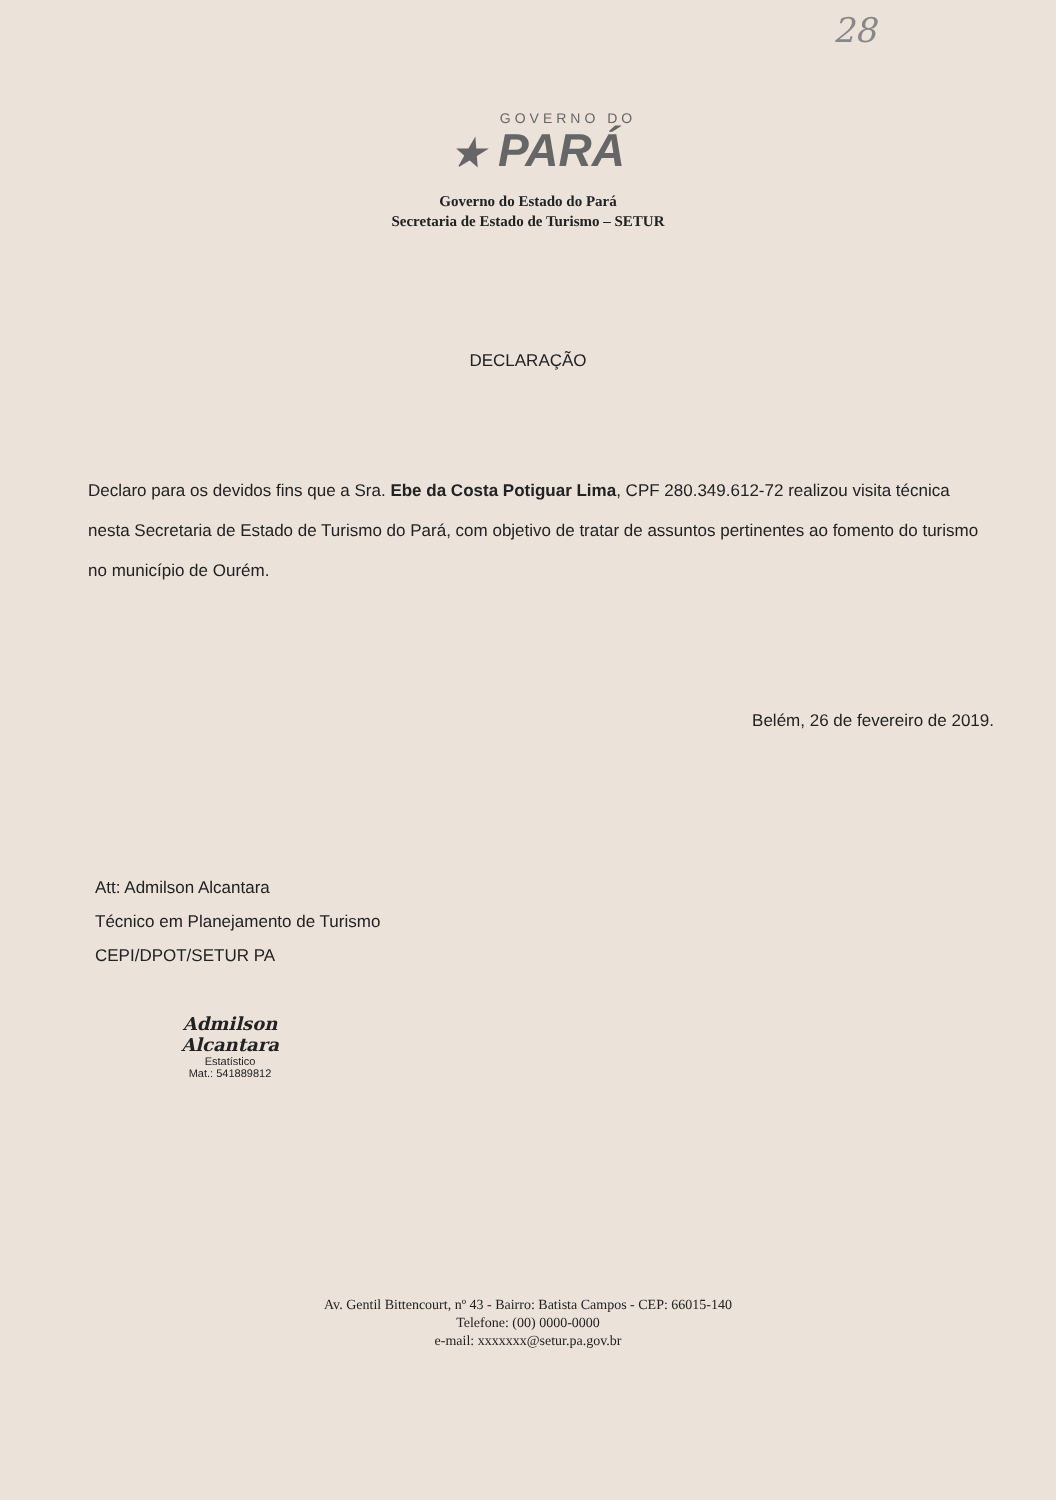28
GOVERNO DO
★ PARÁ
Governo do Estado do Pará
Secretaria de Estado de Turismo – SETUR
DECLARAÇÃO
Declaro para os devidos fins que a Sra. Ebe da Costa Potiguar Lima, CPF 280.349.612-72 realizou visita técnica nesta Secretaria de Estado de Turismo do Pará, com objetivo de tratar de assuntos pertinentes ao fomento do turismo no município de Ourém.
Belém, 26 de fevereiro de 2019.
Att: Admilson Alcantara
Técnico em Planejamento de Turismo
CEPI/DPOT/SETUR PA
Admilson Alcantara
Estatístico
Mat.: 541889812
Av. Gentil Bittencourt, nº 43 - Bairro: Batista Campos - CEP: 66015-140
Telefone: (00) 0000-0000
e-mail: xxxxxxx@setur.pa.gov.br